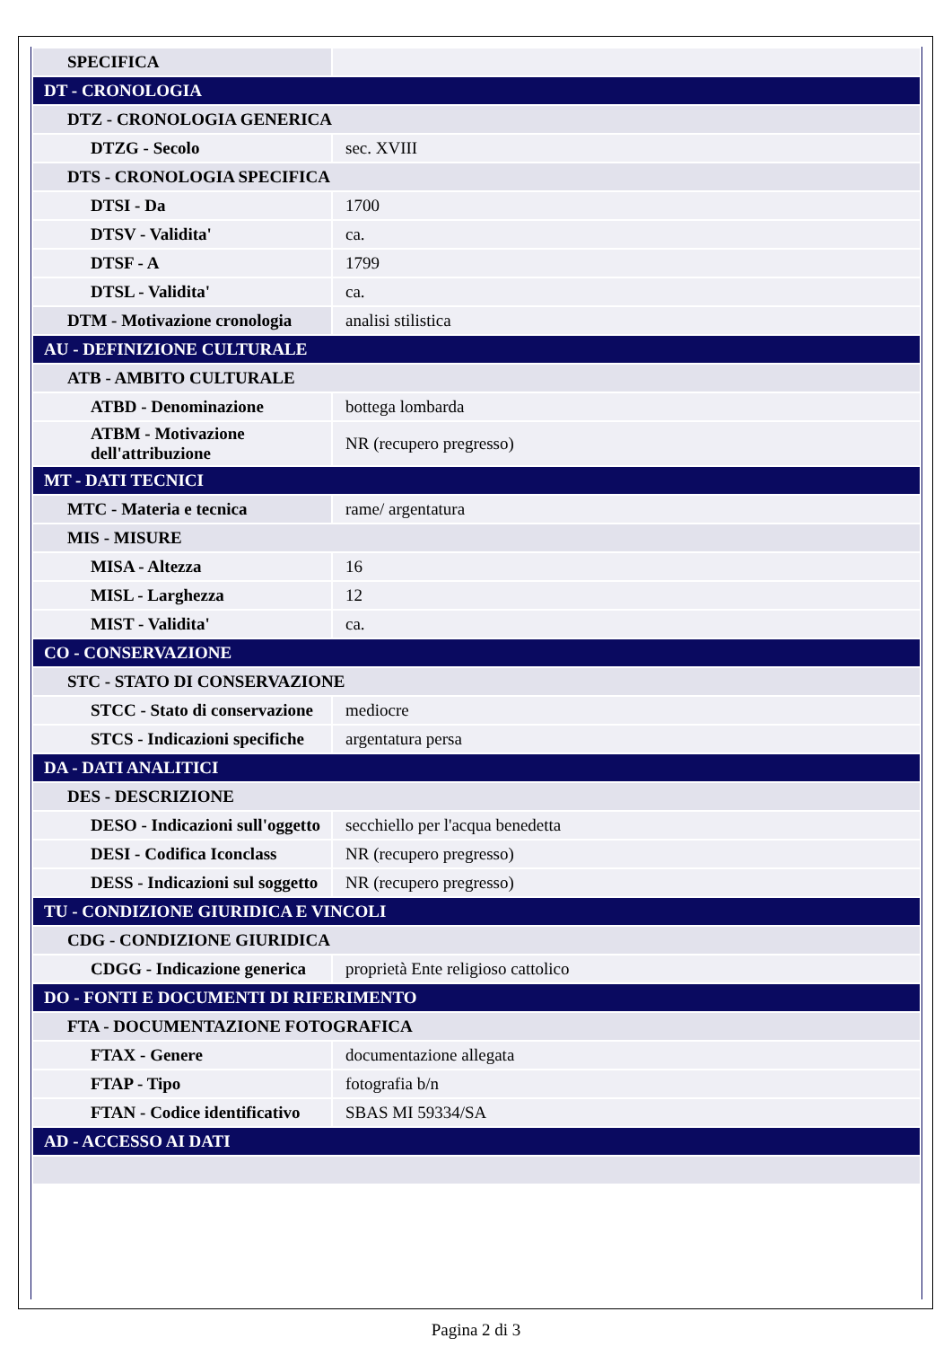| SPECIFICA | |
| DT - CRONOLOGIA | |
| DTZ - CRONOLOGIA GENERICA | |
| DTZG - Secolo | sec. XVIII |
| DTS - CRONOLOGIA SPECIFICA | |
| DTSI - Da | 1700 |
| DTSV - Validita' | ca. |
| DTSF - A | 1799 |
| DTSL - Validita' | ca. |
| DTM - Motivazione cronologia | analisi stilistica |
| AU - DEFINIZIONE CULTURALE | |
| ATB - AMBITO CULTURALE | |
| ATBD - Denominazione | bottega lombarda |
| ATBM - Motivazione dell'attribuzione | NR (recupero pregresso) |
| MT - DATI TECNICI | |
| MTC - Materia e tecnica | rame/ argentatura |
| MIS - MISURE | |
| MISA - Altezza | 16 |
| MISL - Larghezza | 12 |
| MIST - Validita' | ca. |
| CO - CONSERVAZIONE | |
| STC - STATO DI CONSERVAZIONE | |
| STCC - Stato di conservazione | mediocre |
| STCS - Indicazioni specifiche | argentatura persa |
| DA - DATI ANALITICI | |
| DES - DESCRIZIONE | |
| DESO - Indicazioni sull'oggetto | secchiello per l'acqua benedetta |
| DESI - Codifica Iconclass | NR (recupero pregresso) |
| DESS - Indicazioni sul soggetto | NR (recupero pregresso) |
| TU - CONDIZIONE GIURIDICA E VINCOLI | |
| CDG - CONDIZIONE GIURIDICA | |
| CDGG - Indicazione generica | proprietà Ente religioso cattolico |
| DO - FONTI E DOCUMENTI DI RIFERIMENTO | |
| FTA - DOCUMENTAZIONE FOTOGRAFICA | |
| FTAX - Genere | documentazione allegata |
| FTAP - Tipo | fotografia b/n |
| FTAN - Codice identificativo | SBAS MI 59334/SA |
| AD - ACCESSO AI DATI | |
Pagina 2 di 3